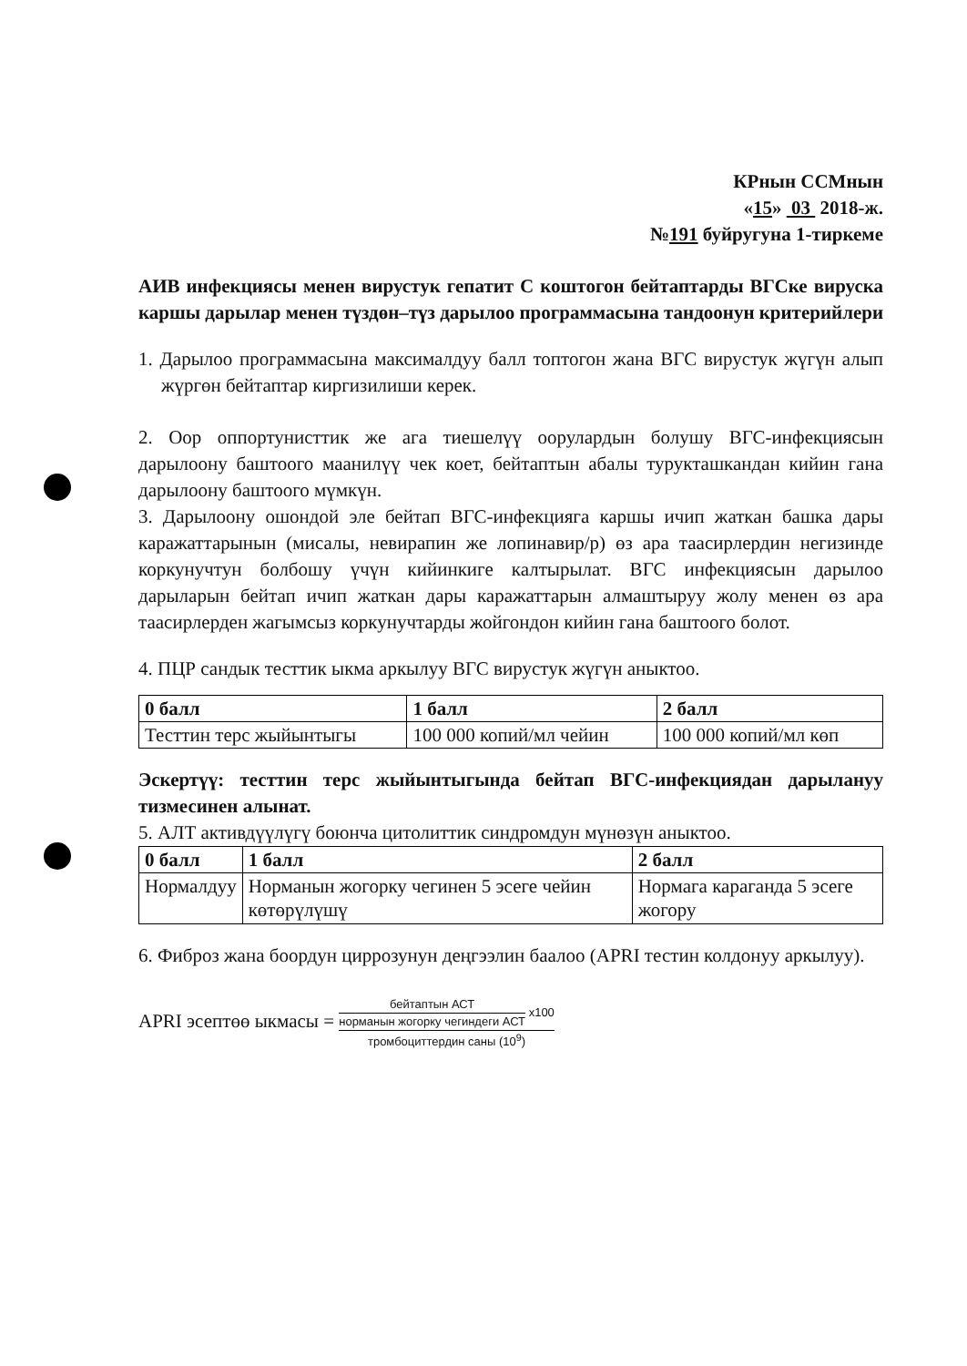КРнын ССМнын
«15» 03 2018-ж.
№191 буйругуна 1-тиркеме
АИВ инфекциясы менен вирустук гепатит С коштогон бейтаптарды ВГСке вируска каршы дарылар менен түздөн–түз дарылоо программасына тандоонун критерийлери
1. Дарылоо программасына максималдуу балл топтогон жана ВГС вирустук жүгүн алып жүргөн бейтаптар киргизилиши керек.
2. Оор оппортунисттик же ага тиешелүү оорулардын болушу ВГС-инфекциясын дарылоону баштоого маанилүү чек коет, бейтаптын абалы турукташкандан кийин гана дарылоону баштоого мүмкүн.
3. Дарылоону ошондой эле бейтап ВГС-инфекцияга каршы ичип жаткан башка дары каражаттарынын (мисалы, невирапин же лопинавир/р) өз ара таасирлердин негизинде коркунучтун болбошу үчүн кийинкиге калтырылат. ВГС инфекциясын дарылоо дарыларын бейтап ичип жаткан дары каражаттарын алмаштыруу жолу менен өз ара таасирлерден жагымсыз коркунучтарды жойгондон кийин гана баштоого болот.
4. ПЦР сандык тесттик ыкма аркылуу ВГС вирустук жүгүн аныктоо.
| 0 балл | 1 балл | 2 балл |
| --- | --- | --- |
| Тесттин терс жыйынтыгы | 100 000 копий/мл чейин | 100 000 копий/мл көп |
Эскертүү: тесттин терс жыйынтыгында бейтап ВГС-инфекциядан дарылануу тизмесинен алынат.
5. АЛТ активдүүлүгү боюнча цитолиттик синдромдун мүнөзүн аныктоо.
| 0 балл | 1 балл | 2 балл |
| --- | --- | --- |
| Нормалдуу | Норманын жогорку чегинен 5 эсеге чейин көтөрүлүшү | Нормага караганда 5 эсеге жогору |
6. Фиброз жана боордун циррозунун деңгээлин баалоо (APRI тестин колдонуу аркылуу).
APRI эсептөө ыкмасы = бейтаптын АСТ норманын жогорку чегиндеги АСТ x100 тромбоциттердин саны (10<sup>9</sup>)